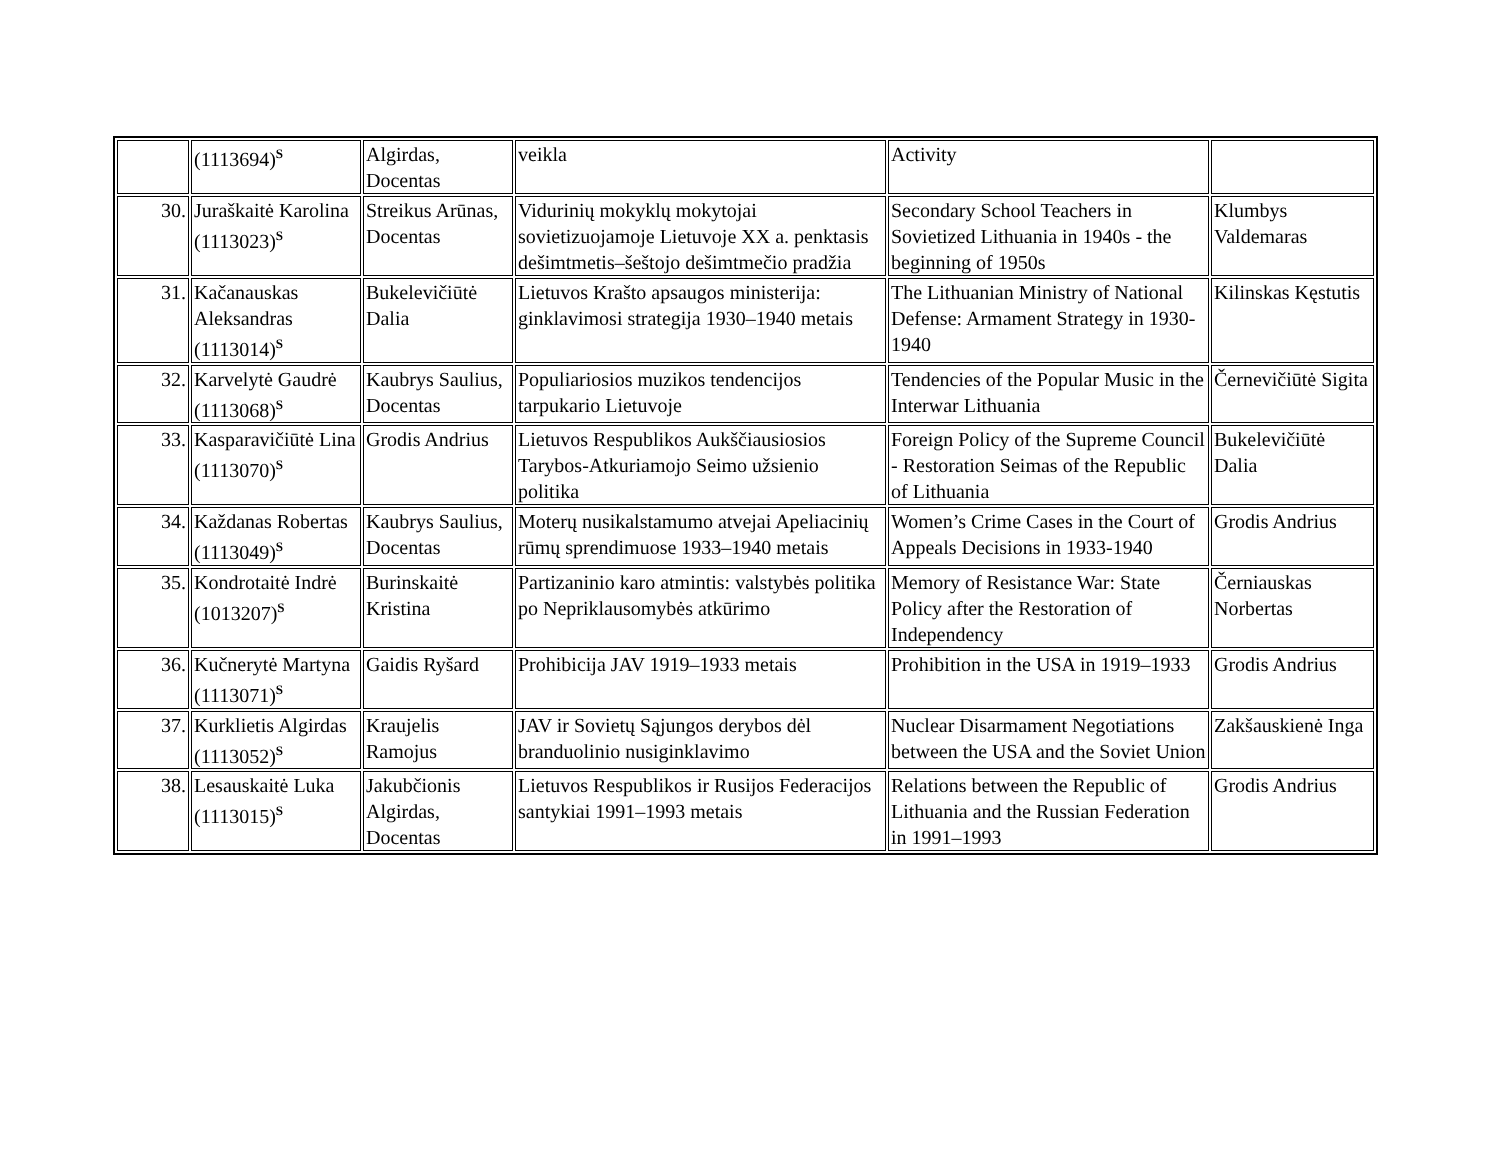| | (1113694)<sup>S</sup> | Algirdas, Docentas | veikla | Activity | |
| 30. | Juraškaitė Karolina (1113023)<sup>S</sup> | Streikus Arūnas, Docentas | Vidurinių mokyklų mokytojai sovietizuojamoje Lietuvoje XX a. penktasis dešimtmetis–šeštojo dešimtmečio pradžia | Secondary School Teachers in Sovietized Lithuania in 1940s - the beginning of 1950s | Klumbys Valdemaras |
| 31. | Kačanauskas Aleksandras (1113014)<sup>S</sup> | Bukelevičiūtė Dalia | Lietuvos Krašto apsaugos ministerija: ginklavimosi strategija 1930–1940 metais | The Lithuanian Ministry of National Defense: Armament Strategy in 1930-1940 | Kilinskas Kęstutis |
| 32. | Karvelytė Gaudrė (1113068)<sup>S</sup> | Kaubrys Saulius, Docentas | Populiariosios muzikos tendencijos tarpukario Lietuvoje | Tendencies of the Popular Music in the Interwar Lithuania | Černevičiūtė Sigita |
| 33. | Kasparavičiūtė Lina (1113070)<sup>S</sup> | Grodis Andrius | Lietuvos Respublikos Aukščiausiosios Tarybos-Atkuriamojo Seimo užsienio politika | Foreign Policy of the Supreme Council - Restoration Seimas of the Republic of Lithuania | Bukelevičiūtė Dalia |
| 34. | Každanas Robertas (1113049)<sup>S</sup> | Kaubrys Saulius, Docentas | Moterų nusikalstamumo atvejai Apeliacinių rūmų sprendimuose 1933–1940 metais | Women’s Crime Cases in the Court of Appeals Decisions in 1933-1940 | Grodis Andrius |
| 35. | Kondrotaitė Indrė (1013207)<sup>S</sup> | Burinskaitė Kristina | Partizaninio karo atmintis: valstybės politika po Nepriklausomybės atkūrimo | Memory of Resistance War: State Policy after the Restoration of Independency | Černiauskas Norbertas |
| 36. | Kučnerytė Martyna (1113071)<sup>S</sup> | Gaidis Ryšard | Prohibicija JAV 1919–1933 metais | Prohibition in the USA in 1919–1933 | Grodis Andrius |
| 37. | Kurklietis Algirdas (1113052)<sup>S</sup> | Kraujelis Ramojus | JAV ir Sovietų Sąjungos derybos dėl branduolinio nusiginklavimo | Nuclear Disarmament Negotiations between the USA and the Soviet Union | Zakšauskienė Inga |
| 38. | Lesauskaitė Luka (1113015)<sup>S</sup> | Jakubčionis Algirdas, Docentas | Lietuvos Respublikos ir Rusijos Federacijos santykiai 1991–1993 metais | Relations between the Republic of Lithuania and the Russian Federation in 1991–1993 | Grodis Andrius |